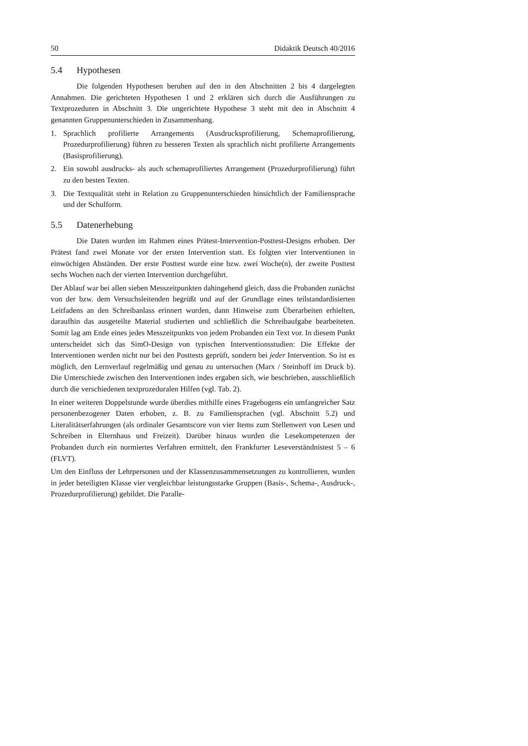50 Didaktik Deutsch 40/2016
5.4 Hypothesen
Die folgenden Hypothesen beruhen auf den in den Abschnitten 2 bis 4 dargelegten Annahmen. Die gerichteten Hypothesen 1 und 2 erklären sich durch die Ausführungen zu Textprozeduren in Abschnitt 3. Die ungerichtete Hypothese 3 steht mit den in Abschnitt 4 genannten Gruppenunterschieden in Zusammenhang.
1. Sprachlich profilierte Arrangements (Ausdrucksprofilierung, Schemaprofilierung, Prozedurprofilierung) führen zu besseren Texten als sprachlich nicht profilierte Arrangements (Basisprofilierung).
2. Ein sowohl ausdrucks- als auch schemaprofiliertes Arrangement (Prozedurprofilierung) führt zu den besten Texten.
3. Die Textqualität steht in Relation zu Gruppenunterschieden hinsichtlich der Familiensprache und der Schulform.
5.5 Datenerhebung
Die Daten wurden im Rahmen eines Prätest-Intervention-Posttest-Designs erhoben. Der Prätest fand zwei Monate vor der ersten Intervention statt. Es folgten vier Interventionen in einwöchigen Abständen. Der erste Posttest wurde eine bzw. zwei Woche(n), der zweite Posttest sechs Wochen nach der vierten Intervention durchgeführt.
Der Ablauf war bei allen sieben Messzeitpunkten dahingehend gleich, dass die Probanden zunächst von der bzw. dem Versuchsleitenden begrüßt und auf der Grundlage eines teilstandardisierten Leitfadens an den Schreibanlass erinnert wurden, dann Hinweise zum Überarbeiten erhielten, daraufhin das ausgeteilte Material studierten und schließlich die Schreibaufgabe bearbeiteten. Somit lag am Ende eines jedes Messzeitpunkts von jedem Probanden ein Text vor. In diesem Punkt unterscheidet sich das SimO-Design von typischen Interventionsstudien: Die Effekte der Interventionen werden nicht nur bei den Posttests geprüft, sondern bei jeder Intervention. So ist es möglich, den Lernverlauf regelmäßig und genau zu untersuchen (Marx / Steinhoff im Druck b). Die Unterschiede zwischen den Interventionen indes ergaben sich, wie beschrieben, ausschließlich durch die verschiedenen textprozeduralen Hilfen (vgl. Tab. 2).
In einer weiteren Doppelstunde wurde überdies mithilfe eines Fragebogens ein umfangreicher Satz personenbezogener Daten erhoben, z. B. zu Familiensprachen (vgl. Abschnitt 5.2) und Literalitätserfahrungen (als ordinaler Gesamtscore von vier Items zum Stellenwert von Lesen und Schreiben in Elternhaus und Freizeit). Darüber hinaus wurden die Lesekompetenzen der Probanden durch ein normiertes Verfahren ermittelt, den Frankfurter Leseverständnistest 5 – 6 (FLVT).
Um den Einfluss der Lehrpersonen und der Klassenzusammensetzungen zu kontrollieren, wurden in jeder beteiligten Klasse vier vergleichbar leistungsstarke Gruppen (Basis-, Schema-, Ausdruck-, Prozedurprofilierung) gebildet. Die Paralle-